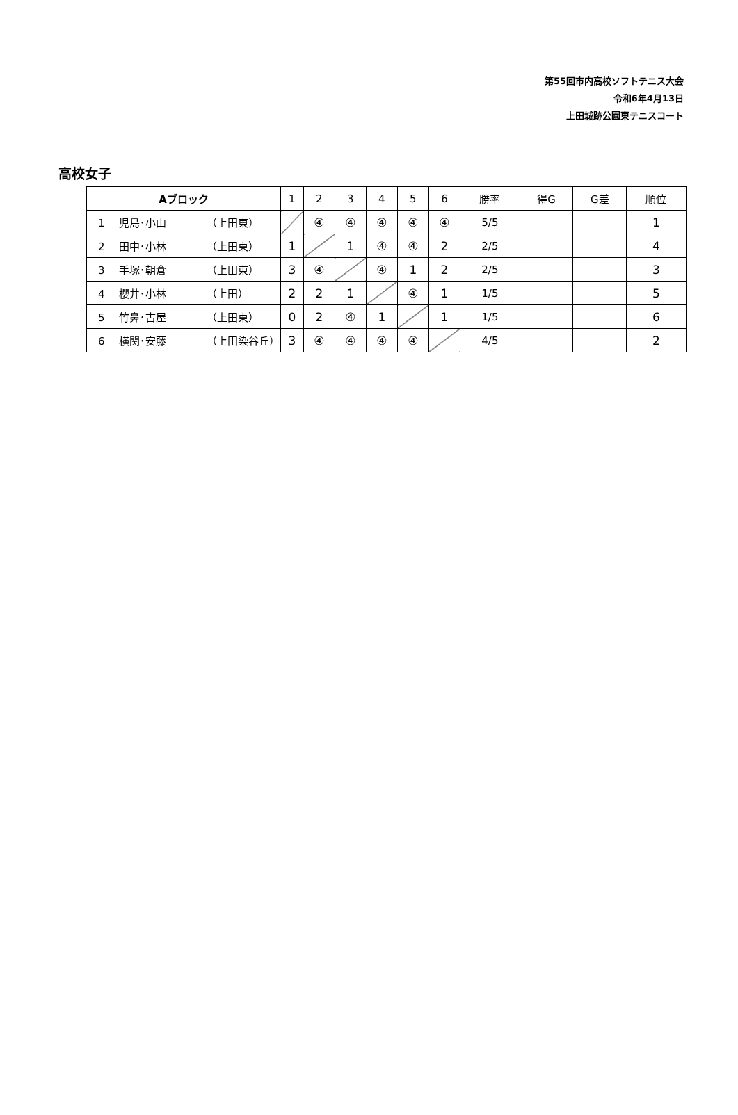第55回市内高校ソフトテニス大会
令和6年4月13日
上田城跡公園東テニスコート
高校女子
| Aブロック | 1 | 2 | 3 | 4 | 5 | 6 | 勝率 | 得G | G差 | 順位 |
| --- | --- | --- | --- | --- | --- | --- | --- | --- | --- | --- |
| 1 児島･小山 （上田東） | | ④ | ④ | ④ | ④ | ④ | 5/5 | | | 1 |
| 2 田中･小林 （上田東） | 1 | | 1 | ④ | ④ | 2 | 2/5 | | | 4 |
| 3 手塚･朝倉 （上田東） | 3 | ④ | | ④ | 1 | 2 | 2/5 | | | 3 |
| 4 櫻井･小林 （上田） | 2 | 2 | 1 | | ④ | 1 | 1/5 | | | 5 |
| 5 竹鼻･古屋 （上田東） | 0 | 2 | ④ | 1 | | 1 | 1/5 | | | 6 |
| 6 横関･安藤 （上田染谷丘） | 3 | ④ | ④ | ④ | ④ | | 4/5 | | | 2 |